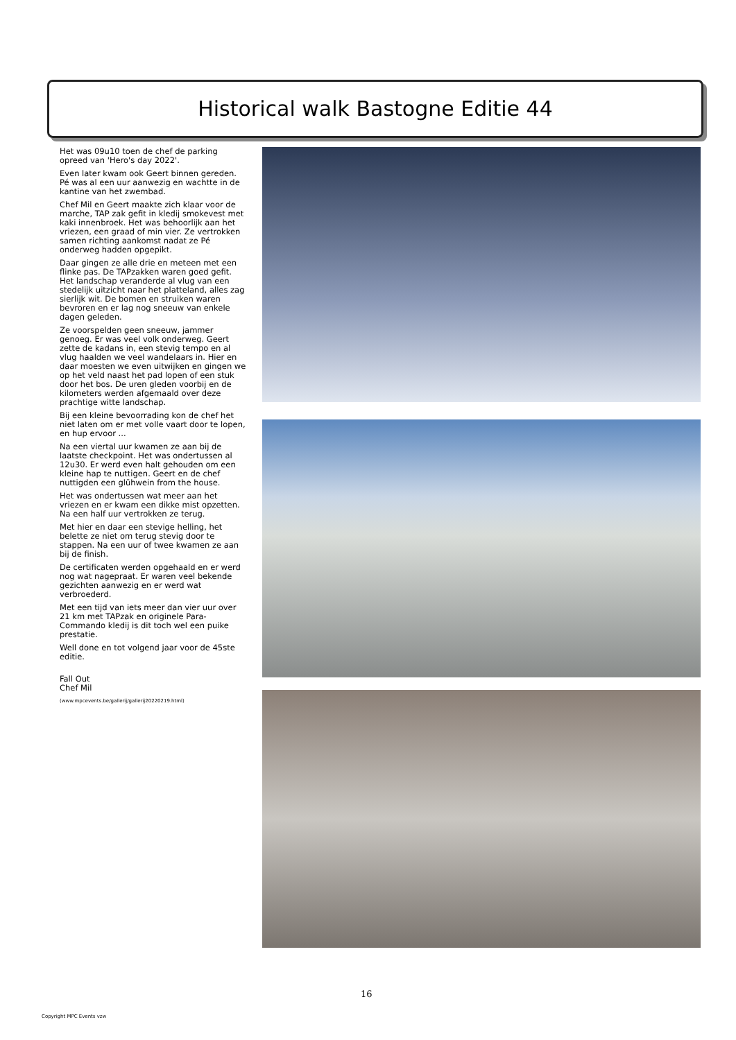Historical walk Bastogne Editie 44
Het was 09u10 toen de chef de parking opreed van 'Hero's day 2022'.
Even later kwam ook Geert binnen gereden. Pé was al een uur aanwezig en wachtte in de kantine van het zwembad.
Chef Mil en Geert maakte zich klaar voor de marche, TAP zak gefit in kledij smokevest met kaki innenbroek. Het was behoorlijk aan het vriezen, een graad of min vier. Ze vertrokken samen richting aankomst nadat ze Pé onderweg hadden opgepikt.
Daar gingen ze alle drie en meteen met een flinke pas. De TAPzakken waren goed gefit. Het landschap veranderde al vlug van een stedelijk uitzicht naar het platteland, alles zag sierlijk wit. De bomen en struiken waren bevroren en er lag nog sneeuw van enkele dagen geleden.
Ze voorspelden geen sneeuw, jammer genoeg. Er was veel volk onderweg. Geert zette de kadans in, een stevig tempo en al vlug haalden we veel wandelaars in. Hier en daar moesten we even uitwijken en gingen we op het veld naast het pad lopen of een stuk door het bos. De uren gleden voorbij en de kilometers werden afgemaald over deze prachtige witte landschap.
Bij een kleine bevoorrading kon de chef het niet laten om er met volle vaart door te lopen, en hup ervoor ...
Na een viertal uur kwamen ze aan bij de laatste checkpoint. Het was ondertussen al 12u30. Er werd even halt gehouden om een kleine hap te nuttigen. Geert en de chef nuttigden een glühwein from the house.
Het was ondertussen wat meer aan het vriezen en er kwam een dikke mist opzetten. Na een half uur vertrokken ze terug.
Met hier en daar een stevige helling, het belette ze niet om terug stevig door te stappen. Na een uur of twee kwamen ze aan bij de finish.
De certificaten werden opgehaald en er werd nog wat nagepraat. Er waren veel bekende gezichten aanwezig en er werd wat verbroederd.
Met een tijd van iets meer dan vier uur over 21 km met TAPzak en originele Para-Commando kledij is dit toch wel een puike prestatie.
Well done en tot volgend jaar voor de 45ste editie.
Fall Out
Chef Mil
(www.mpcevents.be/gallerij/gallerij20220219.html)
16
Copyright MPC Events vzw